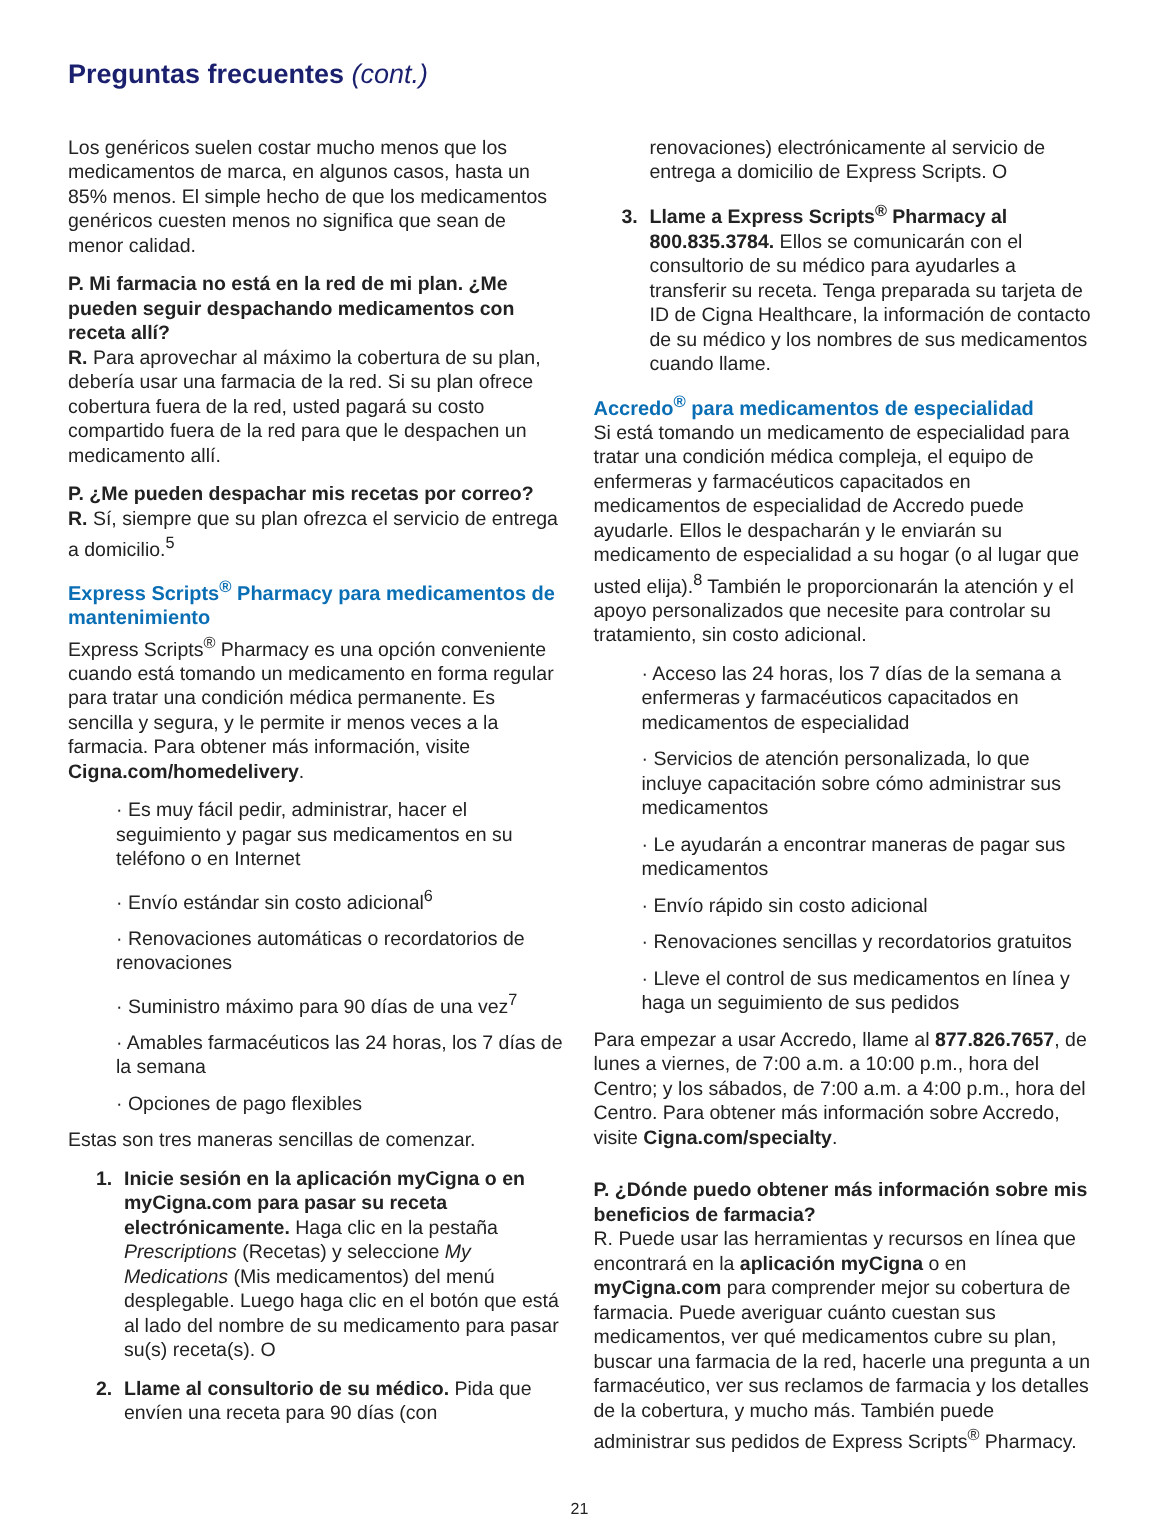Preguntas frecuentes (cont.)
Los genéricos suelen costar mucho menos que los medicamentos de marca, en algunos casos, hasta un 85% menos. El simple hecho de que los medicamentos genéricos cuesten menos no significa que sean de menor calidad.
P. Mi farmacia no está en la red de mi plan. ¿Me pueden seguir despachando medicamentos con receta allí?
R. Para aprovechar al máximo la cobertura de su plan, debería usar una farmacia de la red. Si su plan ofrece cobertura fuera de la red, usted pagará su costo compartido fuera de la red para que le despachen un medicamento allí.
P. ¿Me pueden despachar mis recetas por correo?
R. Sí, siempre que su plan ofrezca el servicio de entrega a domicilio.<sup>5</sup>
Express Scripts<sup>®</sup> Pharmacy para medicamentos de mantenimiento
Express Scripts<sup>®</sup> Pharmacy es una opción conveniente cuando está tomando un medicamento en forma regular para tratar una condición médica permanente. Es sencilla y segura, y le permite ir menos veces a la farmacia. Para obtener más información, visite Cigna.com/homedelivery.
· Es muy fácil pedir, administrar, hacer el seguimiento y pagar sus medicamentos en su teléfono o en Internet
· Envío estándar sin costo adicional<sup>6</sup>
· Renovaciones automáticas o recordatorios de renovaciones
· Suministro máximo para 90 días de una vez<sup>7</sup>
· Amables farmacéuticos las 24 horas, los 7 días de la semana
· Opciones de pago flexibles
Estas son tres maneras sencillas de comenzar.
1. Inicie sesión en la aplicación myCigna o en myCigna.com para pasar su receta electrónicamente. Haga clic en la pestaña Prescriptions (Recetas) y seleccione My Medications (Mis medicamentos) del menú desplegable. Luego haga clic en el botón que está al lado del nombre de su medicamento para pasar su(s) receta(s). O
2. Llame al consultorio de su médico. Pida que envíen una receta para 90 días (con
renovaciones) electrónicamente al servicio de entrega a domicilio de Express Scripts. O
3. Llame a Express Scripts<sup>®</sup> Pharmacy al 800.835.3784. Ellos se comunicarán con el consultorio de su médico para ayudarles a transferir su receta. Tenga preparada su tarjeta de ID de Cigna Healthcare, la información de contacto de su médico y los nombres de sus medicamentos cuando llame.
Accredo<sup>®</sup> para medicamentos de especialidad
Si está tomando un medicamento de especialidad para tratar una condición médica compleja, el equipo de enfermeras y farmacéuticos capacitados en medicamentos de especialidad de Accredo puede ayudarle. Ellos le despacharán y le enviarán su medicamento de especialidad a su hogar (o al lugar que usted elija).<sup>8</sup> También le proporcionarán la atención y el apoyo personalizados que necesite para controlar su tratamiento, sin costo adicional.
· Acceso las 24 horas, los 7 días de la semana a enfermeras y farmacéuticos capacitados en medicamentos de especialidad
· Servicios de atención personalizada, lo que incluye capacitación sobre cómo administrar sus medicamentos
· Le ayudarán a encontrar maneras de pagar sus medicamentos
· Envío rápido sin costo adicional
· Renovaciones sencillas y recordatorios gratuitos
· Lleve el control de sus medicamentos en línea y haga un seguimiento de sus pedidos
Para empezar a usar Accredo, llame al 877.826.7657, de lunes a viernes, de 7:00 a.m. a 10:00 p.m., hora del Centro; y los sábados, de 7:00 a.m. a 4:00 p.m., hora del Centro. Para obtener más información sobre Accredo, visite Cigna.com/specialty.
P. ¿Dónde puedo obtener más información sobre mis beneficios de farmacia?
R. Puede usar las herramientas y recursos en línea que encontrará en la aplicación myCigna o en myCigna.com para comprender mejor su cobertura de farmacia. Puede averiguar cuánto cuestan sus medicamentos, ver qué medicamentos cubre su plan, buscar una farmacia de la red, hacerle una pregunta a un farmacéutico, ver sus reclamos de farmacia y los detalles de la cobertura, y mucho más. También puede administrar sus pedidos de Express Scripts<sup>®</sup> Pharmacy.
21